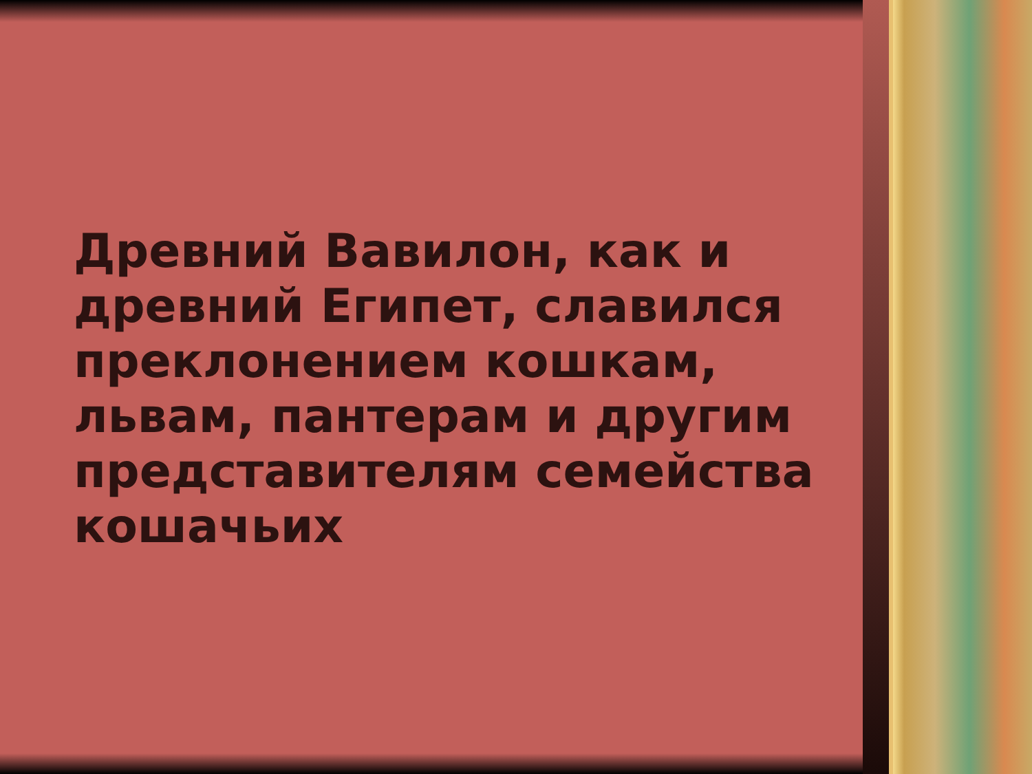Древний Вавилон, как и древний Египет, славился преклонением кошкам, львам, пантерам и другим представителям семейства кошачьих